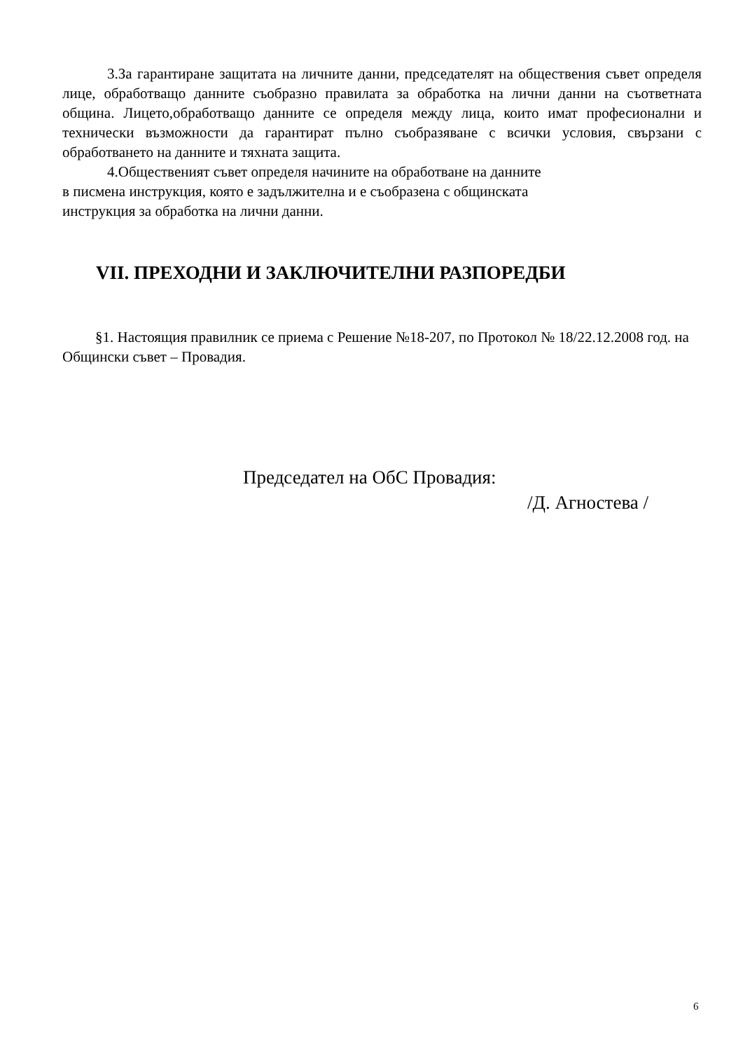3.За гарантиране защитата на личните данни, председателят на обществения съвет определя лице, обработващо данните съобразно правилата за обработка на лични данни на съответната община. Лицето,обработващо данните се определя между лица, които имат професионални и технически възможности да гарантират пълно съобразяване с всички условия, свързани с обработването на данните и тяхната защита.
4.Общественият съвет определя начините на обработване на данните
в писмена инструкция, която е задължителна и е съобразена с общинската
инструкция за обработка на лични данни.
VII. ПРЕХОДНИ И ЗАКЛЮЧИТЕЛНИ РАЗПОРЕДБИ
§1. Настоящия правилник се приема с Решение №18-207, по Протокол № 18/22.12.2008 год. на Общински съвет – Провадия.
Председател на ОбС Провадия:
/Д. Агностева /
6